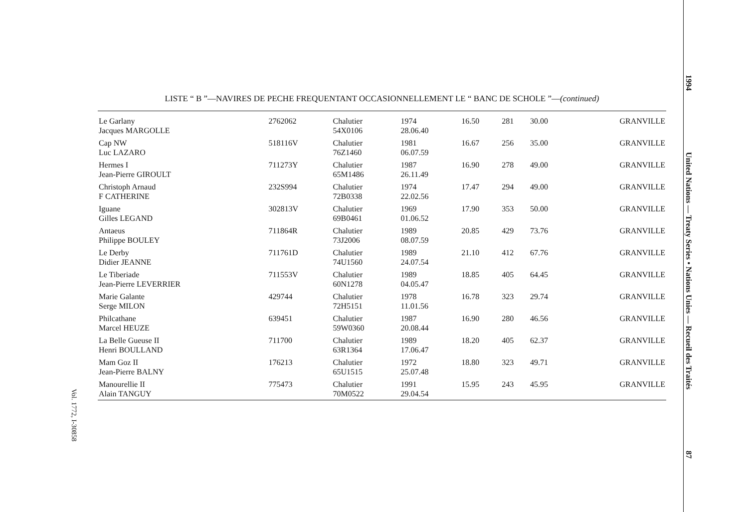LISTE “ B ”—NAVIRES DE PECHE FREQUENTANT OCCASIONNELLEMENT LE “ BANC DE SCHOLE ”—(continued)
| Le Garlany Jacques MARGOLLE | 2762062 | Chalutier 54X0106 | 1974 28.06.40 | 16.50 | 281 | 30.00 | GRANVILLE |
| Cap NW Luc LAZARO | 518116V | Chalutier 76Z1460 | 1981 06.07.59 | 16.67 | 256 | 35.00 | GRANVILLE |
| Hermes I Jean-Pierre GIROULT | 711273Y | Chalutier 65M1486 | 1987 26.11.49 | 16.90 | 278 | 49.00 | GRANVILLE |
| Christoph Arnaud F CATHERINE | 232S994 | Chalutier 72B0338 | 1974 22.02.56 | 17.47 | 294 | 49.00 | GRANVILLE |
| Iguane Gilles LEGAND | 302813V | Chalutier 69B0461 | 1969 01.06.52 | 17.90 | 353 | 50.00 | GRANVILLE |
| Antaeus Philippe BOULEY | 711864R | Chalutier 73J2006 | 1989 08.07.59 | 20.85 | 429 | 73.76 | GRANVILLE |
| Le Derby Didier JEANNE | 711761D | Chalutier 74U1560 | 1989 24.07.54 | 21.10 | 412 | 67.76 | GRANVILLE |
| Le Tiberiade Jean-Pierre LEVERRIER | 711553V | Chalutier 60N1278 | 1989 04.05.47 | 18.85 | 405 | 64.45 | GRANVILLE |
| Marie Galante Serge MILON | 429744 | Chalutier 72H5151 | 1978 11.01.56 | 16.78 | 323 | 29.74 | GRANVILLE |
| Philcathane Marcel HEUZE | 639451 | Chalutier 59W0360 | 1987 20.08.44 | 16.90 | 280 | 46.56 | GRANVILLE |
| La Belle Gueuse II Henri BOULLAND | 711700 | Chalutier 63R1364 | 1989 17.06.47 | 18.20 | 405 | 62.37 | GRANVILLE |
| Mam Goz II Jean-Pierre BALNY | 176213 | Chalutier 65U1515 | 1972 25.07.48 | 18.80 | 323 | 49.71 | GRANVILLE |
| Manourellie II Alain TANGUY | 775473 | Chalutier 70M0522 | 1991 29.04.54 | 15.95 | 243 | 45.95 | GRANVILLE |
1994 United Nations — Treaty Series • Nations Unies — Recueil des Traités 87
Vol. 1772, I-30858